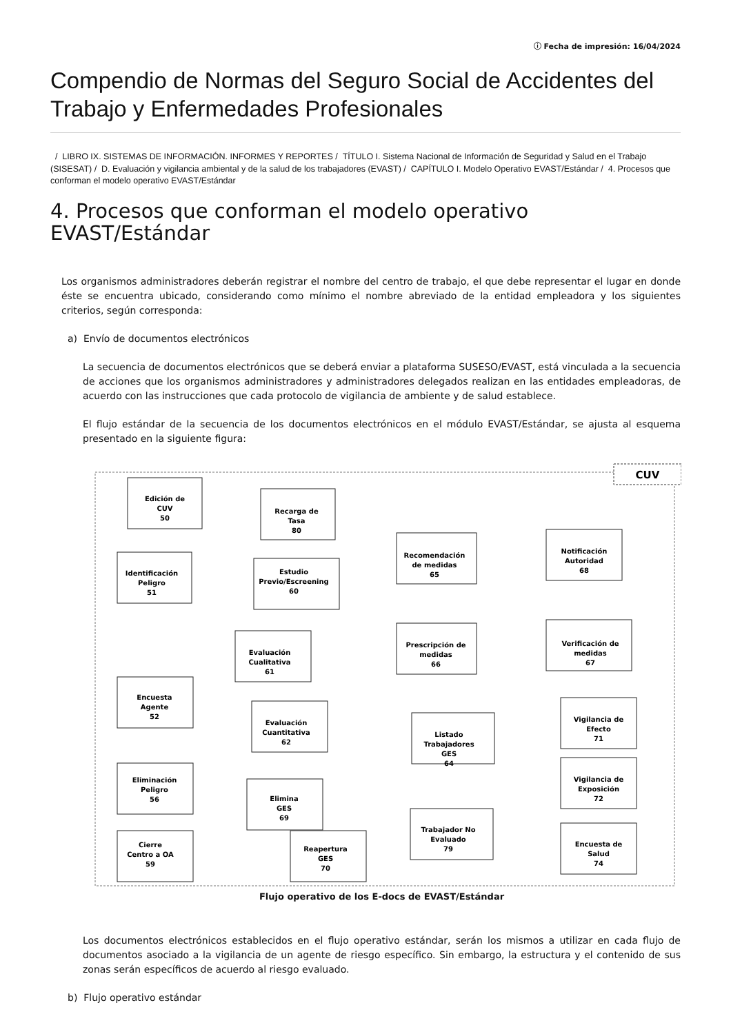ⓘ Fecha de impresión: 16/04/2024
Compendio de Normas del Seguro Social de Accidentes del Trabajo y Enfermedades Profesionales
/ LIBRO IX. SISTEMAS DE INFORMACIÓN. INFORMES Y REPORTES / TÍTULO I. Sistema Nacional de Información de Seguridad y Salud en el Trabajo (SISESAT) / D. Evaluación y vigilancia ambiental y de la salud de los trabajadores (EVAST) / CAPÍTULO I. Modelo Operativo EVAST/Estándar / 4. Procesos que conforman el modelo operativo EVAST/Estándar
4. Procesos que conforman el modelo operativo EVAST/Estándar
Los organismos administradores deberán registrar el nombre del centro de trabajo, el que debe representar el lugar en donde éste se encuentra ubicado, considerando como mínimo el nombre abreviado de la entidad empleadora y los siguientes criterios, según corresponda:
a) Envío de documentos electrónicos
La secuencia de documentos electrónicos que se deberá enviar a plataforma SUSESO/EVAST, está vinculada a la secuencia de acciones que los organismos administradores y administradores delegados realizan en las entidades empleadoras, de acuerdo con las instrucciones que cada protocolo de vigilancia de ambiente y de salud establece.
El flujo estándar de la secuencia de los documentos electrónicos en el módulo EVAST/Estándar, se ajusta al esquema presentado en la siguiente figura:
CUV
Edición de
CUV
50
Recarga de
Tasa
80
Identificación
Peligro
51
Estudio
Previo/Escreening
60
Evaluación
Cualitativa
61
Encuesta
Agente
52
Evaluación
Cuantitativa
62
Recomendación
de medidas
65
Notificación
Autoridad
68
Prescripción de
medidas
66
Verificación de
medidas
67
Listado
Trabajadores
GES
64
Vigilancia de
Efecto
71
Elimina
GES
69
Vigilancia de
Exposición
72
Eliminación
Peligro
56
Reapertura
GES
70
Trabajador No
Evaluado
79
Cierre
Centro a OA
59
Encuesta de
Salud
74
Flujo operativo de los E-docs de EVAST/Estándar
Los documentos electrónicos establecidos en el flujo operativo estándar, serán los mismos a utilizar en cada flujo de documentos asociado a la vigilancia de un agente de riesgo específico. Sin embargo, la estructura y el contenido de sus zonas serán específicos de acuerdo al riesgo evaluado.
b) Flujo operativo estándar